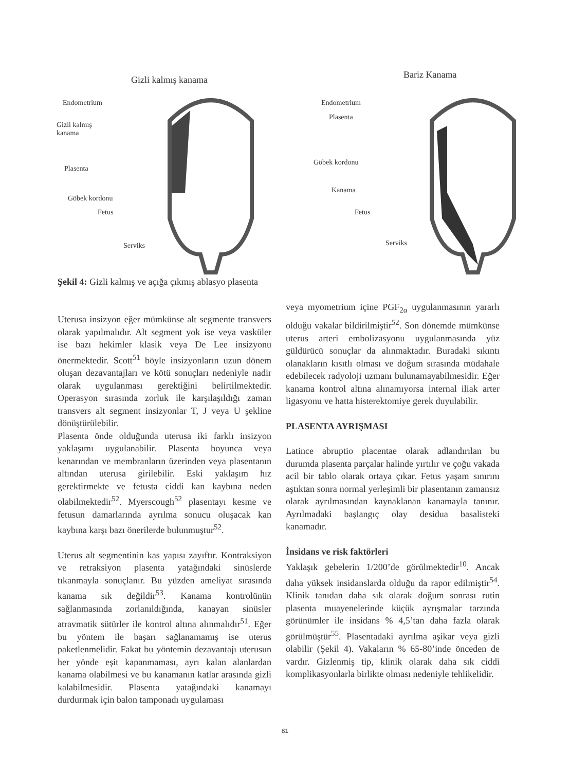Gizli kalmış kanama
Endometrium
Gizli kalmış
kanama
Plasenta
Göbek kordonu
Fetus
Serviks
Bariz Kanama
Endometrium
Plasenta
Göbek kordonu
Kanama
Fetus
Serviks
Şekil 4: Gizli kalmış ve açığa çıkmış ablasyo plasenta
Uterusa insizyon eğer mümkünse alt segmente transvers olarak yapılmalıdır. Alt segment yok ise veya vasküler ise bazı hekimler klasik veya De Lee insizyonu önermektedir. Scott<sup>51</sup> böyle insizyonların uzun dönem oluşan dezavantajları ve kötü sonuçları nedeniyle nadir olarak uygulanması gerektiğini belirtilmektedir. Operasyon sırasında zorluk ile karşılaşıldığı zaman transvers alt segment insizyonlar T, J veya U şekline dönüştürülebilir.
Plasenta önde olduğunda uterusa iki farklı insizyon yaklaşımı uygulanabilir. Plasenta boyunca veya kenarından ve membranların üzerinden veya plasentanın altından uterusa girilebilir. Eski yaklaşım hız gerektirmekte ve fetusta ciddi kan kaybına neden olabilmektedir<sup>52</sup>. Myerscough<sup>52</sup> plasentayı kesme ve fetusun damarlarında ayrılma sonucu oluşacak kan kaybına karşı bazı önerilerde bulunmuştur<sup>52</sup>.
Uterus alt segmentinin kas yapısı zayıftır. Kontraksiyon ve retraksiyon plasenta yatağındaki sinüslerde tıkanmayla sonuçlanır. Bu yüzden ameliyat sırasında kanama sık değildir<sup>53</sup>. Kanama kontrolünün sağlanmasında zorlanıldığında, kanayan sinüsler atravmatik sütürler ile kontrol altına alınmalıdır<sup>51</sup>. Eğer bu yöntem ile başarı sağlanamamış ise uterus paketlenmelidir. Fakat bu yöntemin dezavantajı uterusun her yönde eşit kapanmaması, ayrı kalan alanlardan kanama olabilmesi ve bu kanamanın katlar arasında gizli kalabilmesidir. Plasenta yatağındaki kanamayı durdurmak için balon tamponadı uygulaması
veya myometrium içine PGF<sub>2α</sub> uygulanmasının yararlı olduğu vakalar bildirilmiştir<sup>52</sup>. Son dönemde mümkünse uterus arteri embolizasyonu uygulanmasında yüz güldürücü sonuçlar da alınmaktadır. Buradaki sıkıntı olanakların kısıtlı olması ve doğum sırasında müdahale edebilecek radyoloji uzmanı bulunamayabilmesidir. Eğer kanama kontrol altına alınamıyorsa internal iliak arter ligasyonu ve hatta histerektomiye gerek duyulabilir.
PLASENTA AYRIŞMASI
Latince abruptio placentae olarak adlandırılan bu durumda plasenta parçalar halinde yırtılır ve çoğu vakada acil bir tablo olarak ortaya çıkar. Fetus yaşam sınırını aştıktan sonra normal yerleşimli bir plasentanın zamansız olarak ayrılmasından kaynaklanan kanamayla tanınır. Ayrılmadaki başlangıç olay desidua basalisteki kanamadır.
İnsidans ve risk faktörleri
Yaklaşık gebelerin 1/200’de görülmektedir<sup>10</sup>. Ancak daha yüksek insidanslarda olduğu da rapor edilmiştir<sup>54</sup>. Klinik tanıdan daha sık olarak doğum sonrası rutin plasenta muayenelerinde küçük ayrışmalar tarzında görünümler ile insidans % 4,5’tan daha fazla olarak görülmüştür<sup>55</sup>. Plasentadaki ayrılma aşikar veya gizli olabilir (Şekil 4). Vakaların % 65-80’inde önceden de vardır. Gizlenmiş tip, klinik olarak daha sık ciddi komplikasyonlarla birlikte olması nedeniyle tehlikelidir.
81